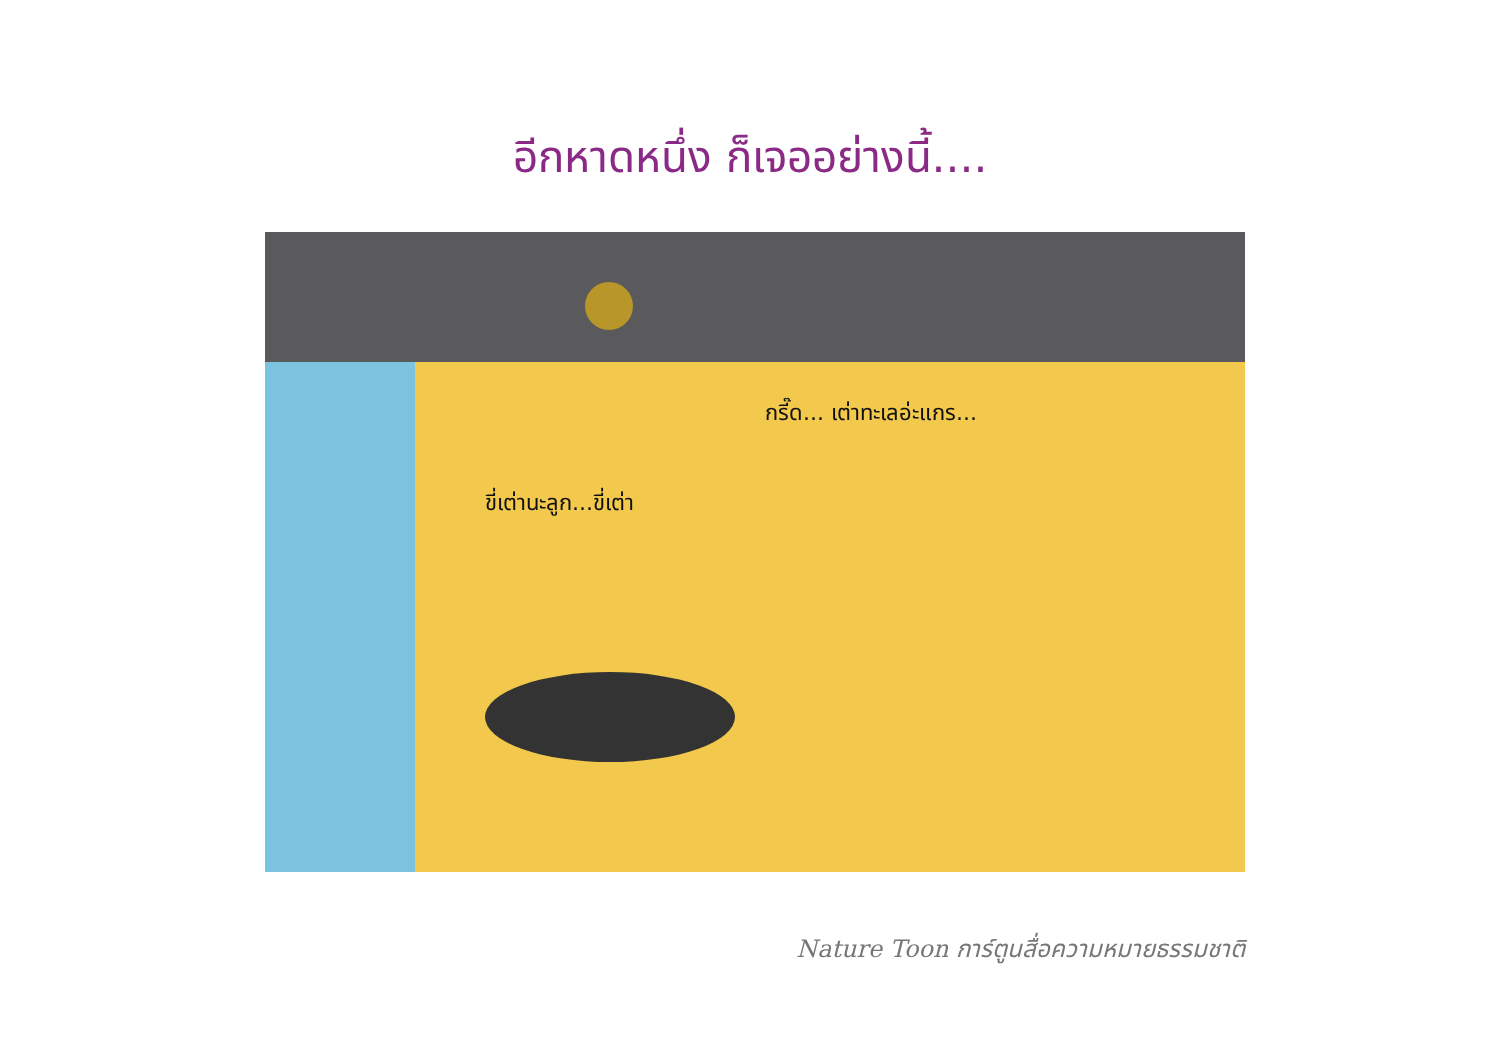อีกหาดหนึ่ง ก็เจออย่างนี้....
กรี๊ด... เต่าทะเลอ่ะแกร...
ขี่เต่านะลูก...ขี่เต่า
Nature Toon การ์ตูนสื่อความหมายธรรมชาติ